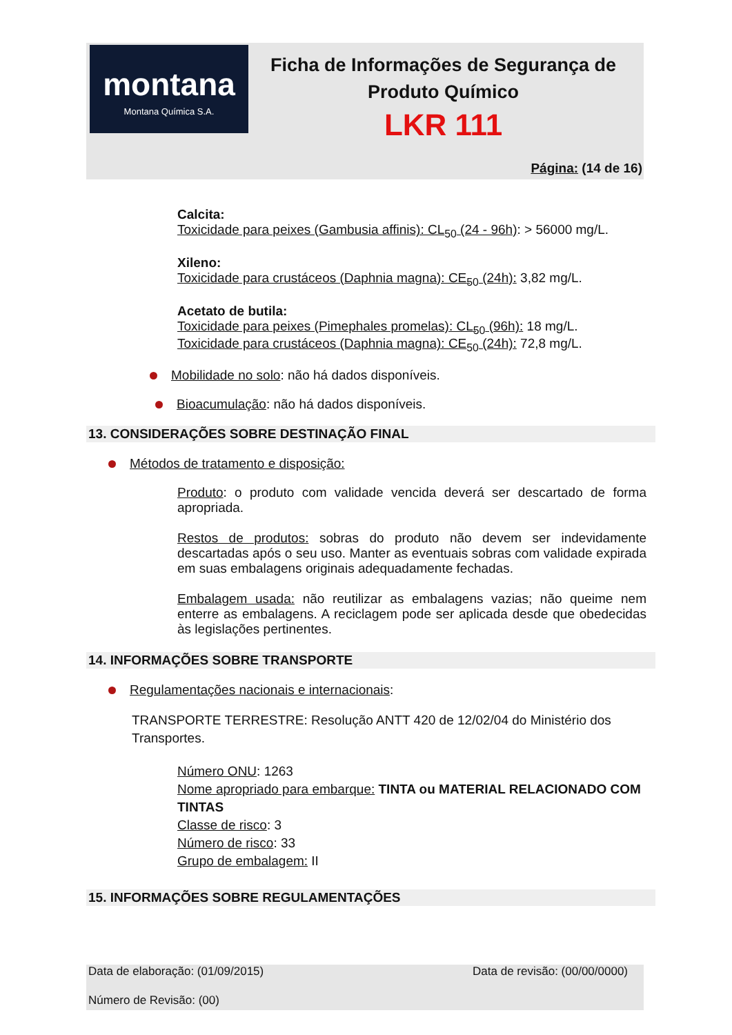montana
Montana Química S.A.
Ficha de Informações de Segurança de Produto Químico
LKR 111
Página: (14 de 16)
Calcita:
Toxicidade para peixes (Gambusia affinis): CL<sub>50</sub> (24 - 96h): > 56000 mg/L.
Xileno:
Toxicidade para crustáceos (Daphnia magna): CE<sub>50</sub> (24h): 3,82 mg/L.
Acetato de butila:
Toxicidade para peixes (Pimephales promelas): CL<sub>50</sub> (96h): 18 mg/L.
Toxicidade para crustáceos (Daphnia magna): CE<sub>50</sub> (24h): 72,8 mg/L.
Mobilidade no solo: não há dados disponíveis.
Bioacumulação: não há dados disponíveis.
13. CONSIDERAÇÕES SOBRE DESTINAÇÃO FINAL
Métodos de tratamento e disposição:
Produto: o produto com validade vencida deverá ser descartado de forma apropriada.
Restos de produtos: sobras do produto não devem ser indevidamente descartadas após o seu uso. Manter as eventuais sobras com validade expirada em suas embalagens originais adequadamente fechadas.
Embalagem usada: não reutilizar as embalagens vazias; não queime nem enterre as embalagens. A reciclagem pode ser aplicada desde que obedecidas às legislações pertinentes.
14. INFORMAÇÕES SOBRE TRANSPORTE
Regulamentações nacionais e internacionais:
TRANSPORTE TERRESTRE: Resolução ANTT 420 de 12/02/04 do Ministério dos Transportes.
Número ONU: 1263
Nome apropriado para embarque: TINTA ou MATERIAL RELACIONADO COM TINTAS
Classe de risco: 3
Número de risco: 33
Grupo de embalagem: II
15. INFORMAÇÕES SOBRE REGULAMENTAÇÕES
Data de elaboração: (01/09/2015) Data de revisão: (00/00/0000)
Número de Revisão: (00)